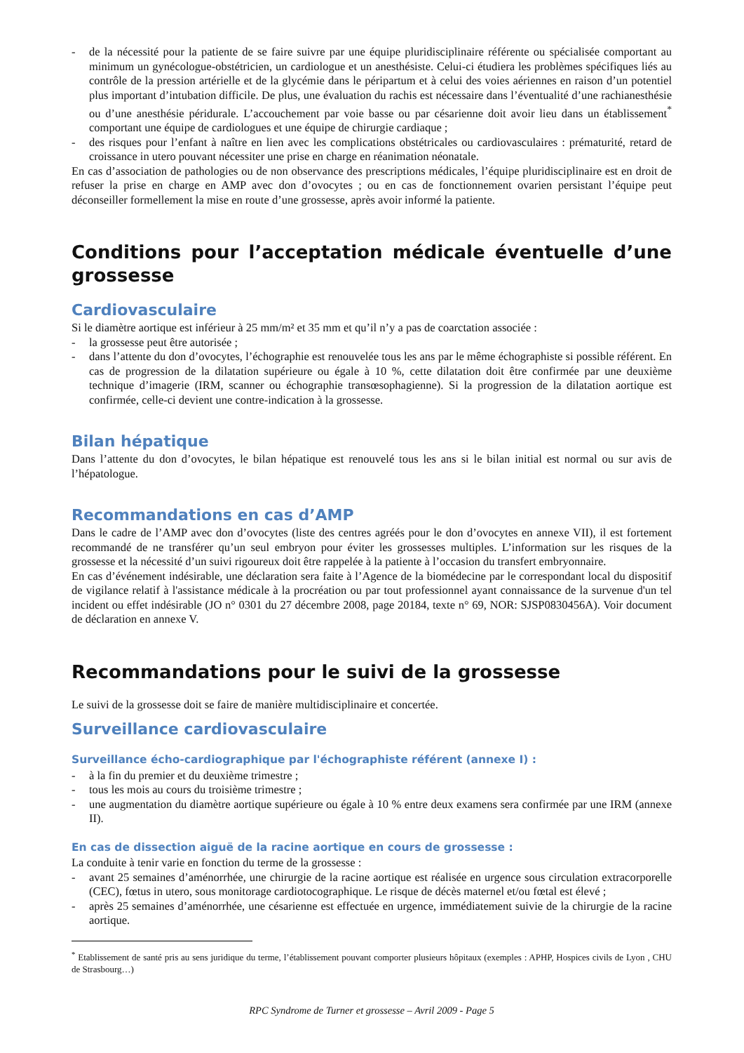- de la nécessité pour la patiente de se faire suivre par une équipe pluridisciplinaire référente ou spécialisée comportant au minimum un gynécologue-obstétricien, un cardiologue et un anesthésiste. Celui-ci étudiera les problèmes spécifiques liés au contrôle de la pression artérielle et de la glycémie dans le péripartum et à celui des voies aériennes en raison d’un potentiel plus important d’intubation difficile. De plus, une évaluation du rachis est nécessaire dans l’éventualité d’une rachianesthésie ou d’une anesthésie péridurale. L’accouchement par voie basse ou par césarienne doit avoir lieu dans un établissement<sup>*</sup> comportant une équipe de cardiologues et une équipe de chirurgie cardiaque ;
- des risques pour l’enfant à naître en lien avec les complications obstétricales ou cardiovasculaires : prématurité, retard de croissance in utero pouvant nécessiter une prise en charge en réanimation néonatale.
En cas d’association de pathologies ou de non observance des prescriptions médicales, l’équipe pluridisciplinaire est en droit de refuser la prise en charge en AMP avec don d’ovocytes ; ou en cas de fonctionnement ovarien persistant l’équipe peut déconseiller formellement la mise en route d’une grossesse, après avoir informé la patiente.
Conditions pour l’acceptation médicale éventuelle d’une grossesse
Cardiovasculaire
Si le diamètre aortique est inférieur à 25 mm/m² et 35 mm et qu’il n’y a pas de coarctation associée :
- la grossesse peut être autorisée ;
- dans l’attente du don d’ovocytes, l’échographie est renouvelée tous les ans par le même échographiste si possible référent. En cas de progression de la dilatation supérieure ou égale à 10 %, cette dilatation doit être confirmée par une deuxième technique d’imagerie (IRM, scanner ou échographie transœsophagienne). Si la progression de la dilatation aortique est confirmée, celle-ci devient une contre-indication à la grossesse.
Bilan hépatique
Dans l’attente du don d’ovocytes, le bilan hépatique est renouvelé tous les ans si le bilan initial est normal ou sur avis de l’hépatologue.
Recommandations en cas d’AMP
Dans le cadre de l’AMP avec don d’ovocytes (liste des centres agréés pour le don d’ovocytes en annexe VII), il est fortement recommandé de ne transférer qu’un seul embryon pour éviter les grossesses multiples. L’information sur les risques de la grossesse et la nécessité d’un suivi rigoureux doit être rappelée à la patiente à l’occasion du transfert embryonnaire.
En cas d’événement indésirable, une déclaration sera faite à l’Agence de la biomédecine par le correspondant local du dispositif de vigilance relatif à l'assistance médicale à la procréation ou par tout professionnel ayant connaissance de la survenue d'un tel incident ou effet indésirable (JO n° 0301 du 27 décembre 2008, page 20184, texte n° 69, NOR: SJSP0830456A). Voir document de déclaration en annexe V.
Recommandations pour le suivi de la grossesse
Le suivi de la grossesse doit se faire de manière multidisciplinaire et concertée.
Surveillance cardiovasculaire
Surveillance écho-cardiographique par l'échographiste référent (annexe I) :
- à la fin du premier et du deuxième trimestre ;
- tous les mois au cours du troisième trimestre ;
- une augmentation du diamètre aortique supérieure ou égale à 10 % entre deux examens sera confirmée par une IRM (annexe II).
En cas de dissection aiguë de la racine aortique en cours de grossesse :
La conduite à tenir varie en fonction du terme de la grossesse :
- avant 25 semaines d’aménorrhée, une chirurgie de la racine aortique est réalisée en urgence sous circulation extracorporelle (CEC), fœtus in utero, sous monitorage cardiotocographique. Le risque de décès maternel et/ou fœtal est élevé ;
- après 25 semaines d’aménorrhée, une césarienne est effectuée en urgence, immédiatement suivie de la chirurgie de la racine aortique.
<sup>*</sup> Etablissement de santé pris au sens juridique du terme, l’établissement pouvant comporter plusieurs hôpitaux (exemples : APHP, Hospices civils de Lyon , CHU de Strasbourg…)
RPC Syndrome de Turner et grossesse – Avril 2009 - Page 5